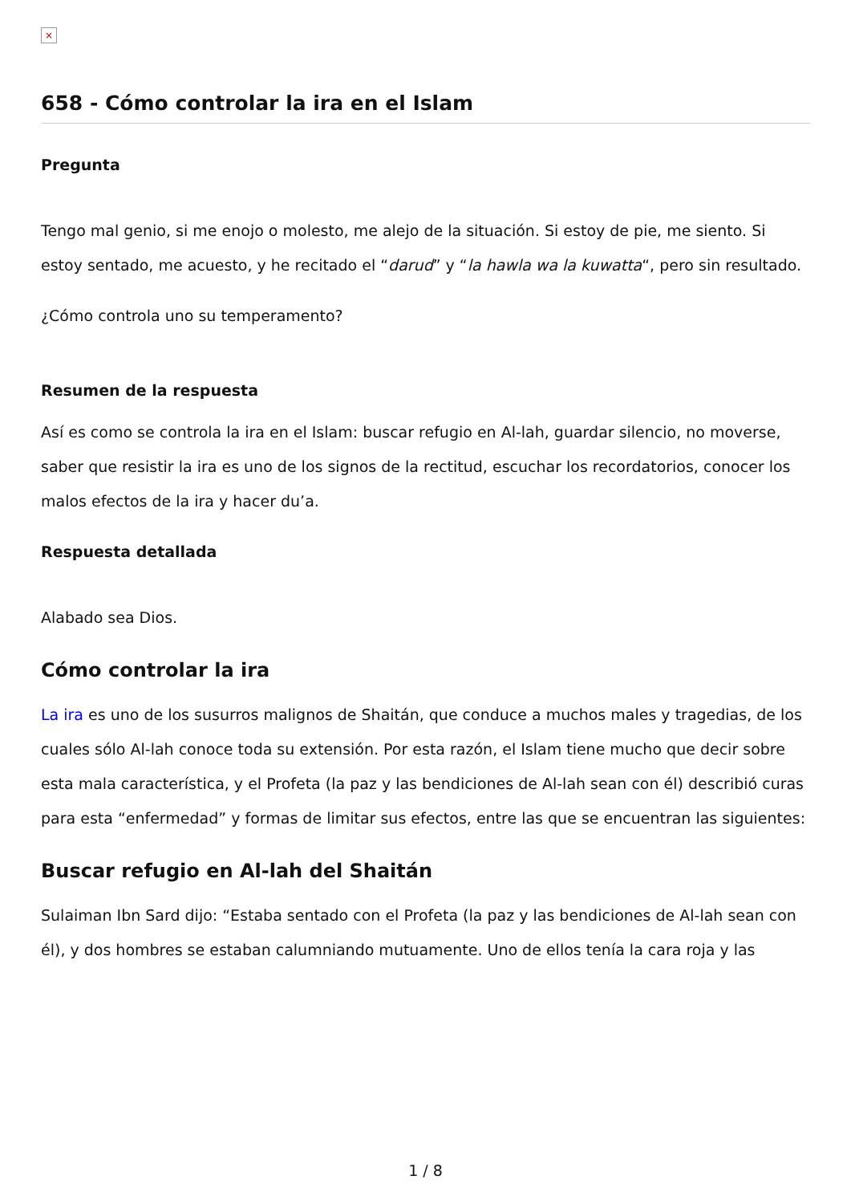×
658 - Cómo controlar la ira en el Islam
Pregunta
Tengo mal genio, si me enojo o molesto, me alejo de la situación. Si estoy de pie, me siento. Si estoy sentado, me acuesto, y he recitado el “darud” y “la hawla wa la kuwatta“, pero sin resultado.
¿Cómo controla uno su temperamento?
Resumen de la respuesta
Así es como se controla la ira en el Islam: buscar refugio en Al-lah, guardar silencio, no moverse, saber que resistir la ira es uno de los signos de la rectitud, escuchar los recordatorios, conocer los malos efectos de la ira y hacer du’a.
Respuesta detallada
Alabado sea Dios.
Cómo controlar la ira
La ira es uno de los susurros malignos de Shaitán, que conduce a muchos males y tragedias, de los cuales sólo Al-lah conoce toda su extensión. Por esta razón, el Islam tiene mucho que decir sobre esta mala característica, y el Profeta (la paz y las bendiciones de Al-lah sean con él) describió curas para esta “enfermedad” y formas de limitar sus efectos, entre las que se encuentran las siguientes:
Buscar refugio en Al-lah del Shaitán
Sulaiman Ibn Sard dijo: “Estaba sentado con el Profeta (la paz y las bendiciones de Al-lah sean con él), y dos hombres se estaban calumniando mutuamente. Uno de ellos tenía la cara roja y las
1 / 8